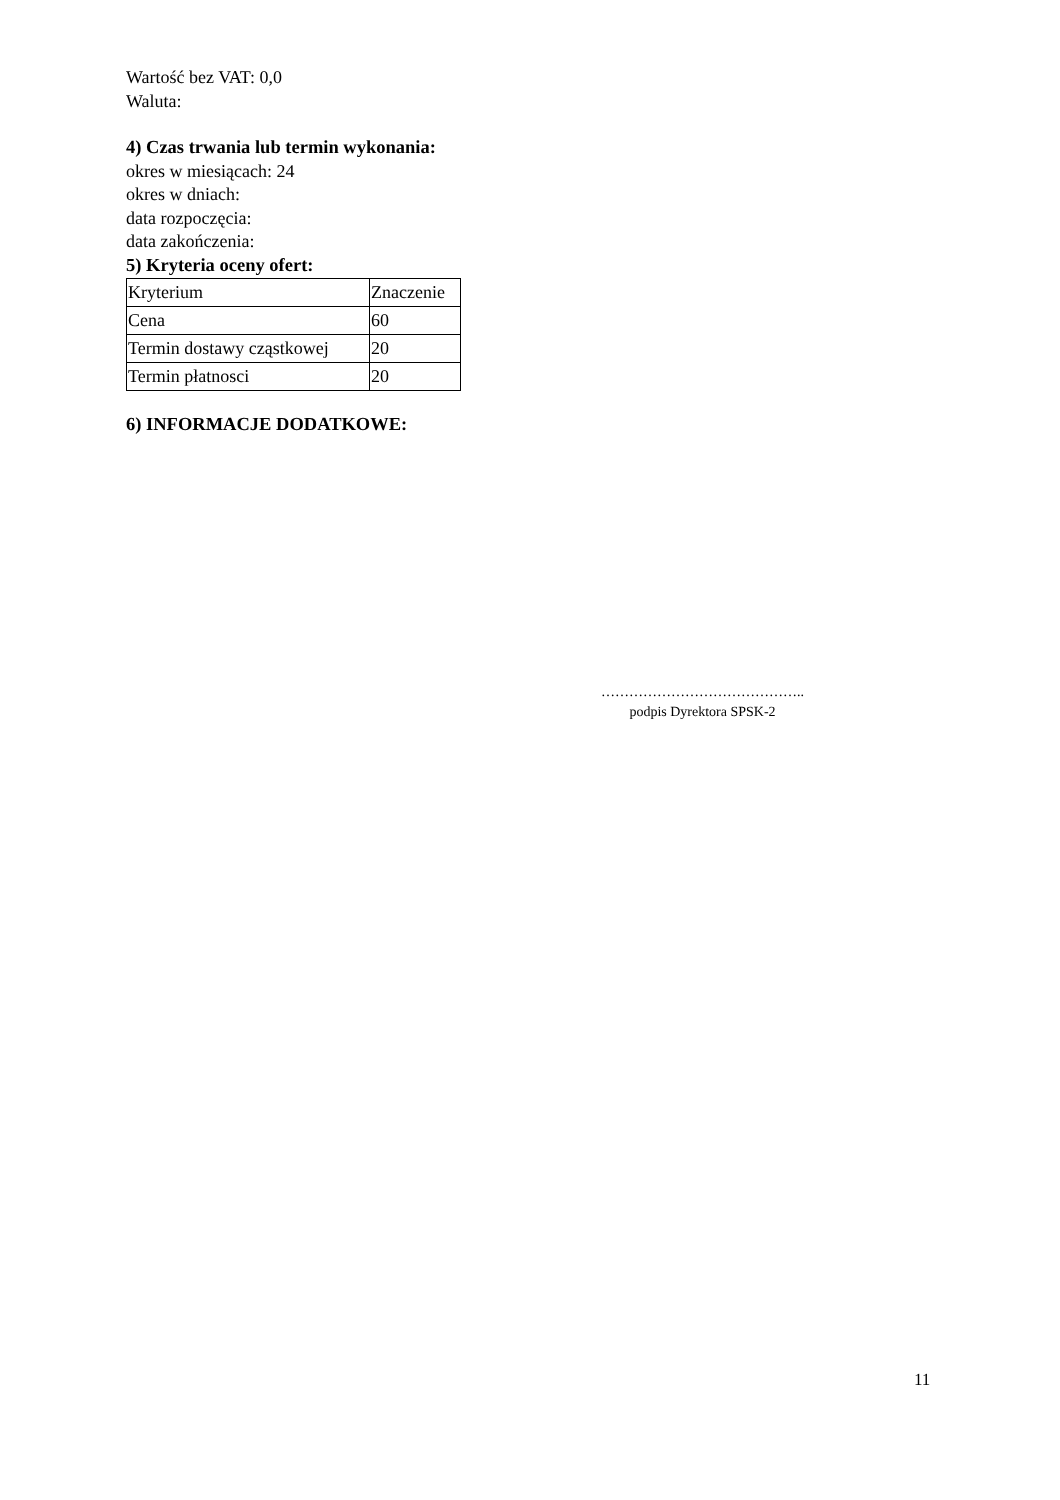Wartość bez VAT: 0,0
Waluta:
4) Czas trwania lub termin wykonania:
okres w miesiącach: 24
okres w dniach:
data rozpoczęcia:
data zakończenia:
5) Kryteria oceny ofert:
| Kryterium | Znaczenie |
| Cena | 60 |
| Termin dostawy cząstkowej | 20 |
| Termin płatnosci | 20 |
6) INFORMACJE DODATKOWE:
……………………………………..
podpis Dyrektora SPSK-2
11